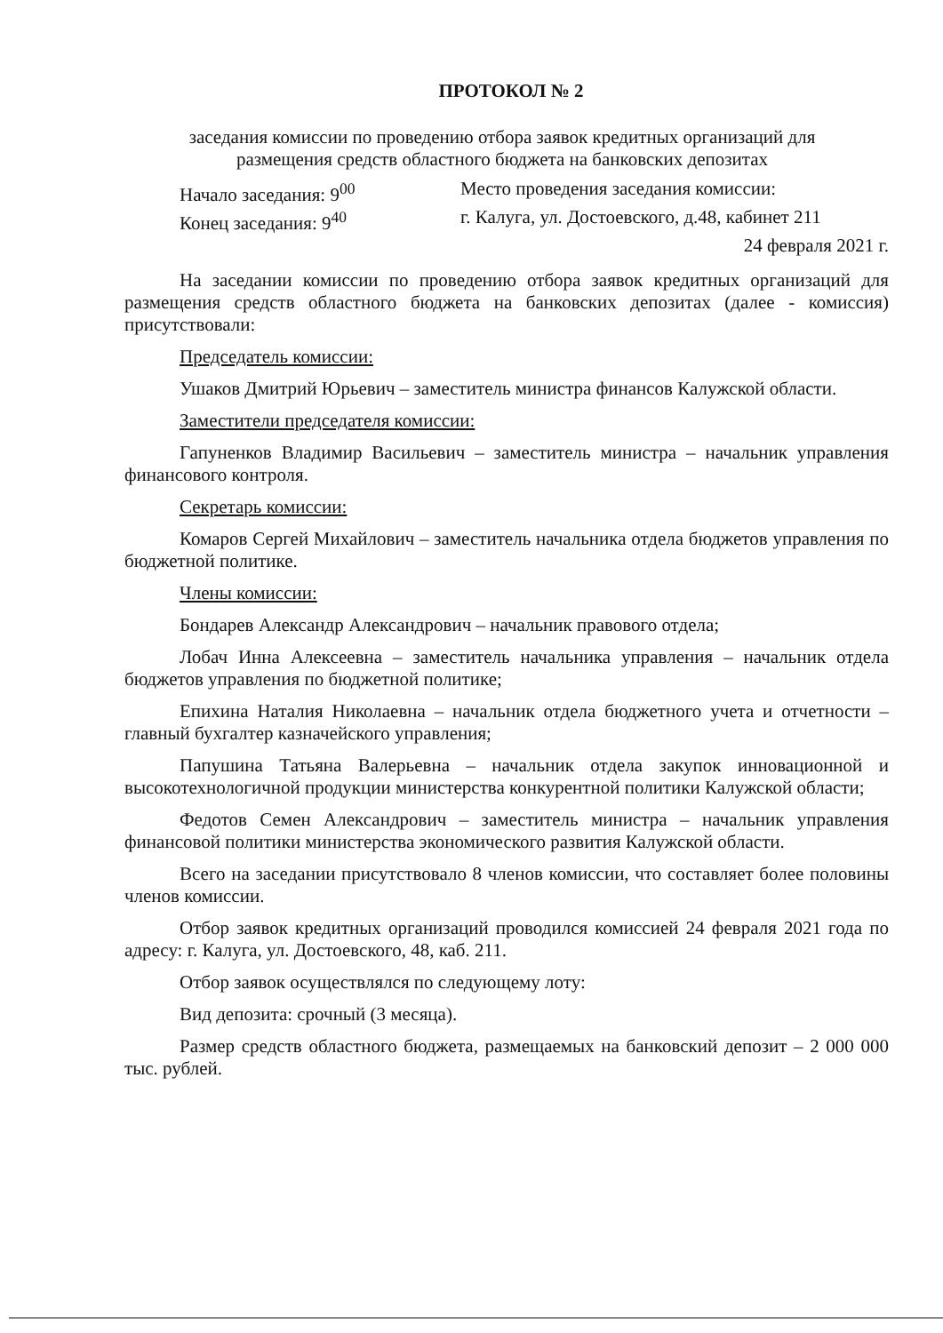ПРОТОКОЛ № 2
заседания комиссии по проведению отбора заявок кредитных организаций для
размещения средств областного бюджета на банковских депозитах
Начало заседания: 9<sup>00</sup> Место проведения заседания комиссии:
Конец заседания: 9<sup>40</sup> г. Калуга, ул. Достоевского, д.48, кабинет 211
24 февраля 2021 г.
На заседании комиссии по проведению отбора заявок кредитных организаций для размещения средств областного бюджета на банковских депозитах (далее - комиссия) присутствовали:
Председатель комиссии:
Ушаков Дмитрий Юрьевич – заместитель министра финансов Калужской области.
Заместители председателя комиссии:
Гапуненков Владимир Васильевич – заместитель министра – начальник управления финансового контроля.
Секретарь комиссии:
Комаров Сергей Михайлович – заместитель начальника отдела бюджетов управления по бюджетной политике.
Члены комиссии:
Бондарев Александр Александрович – начальник правового отдела;
Лобач Инна Алексеевна – заместитель начальника управления – начальник отдела бюджетов управления по бюджетной политике;
Епихина Наталия Николаевна – начальник отдела бюджетного учета и отчетности – главный бухгалтер казначейского управления;
Папушина Татьяна Валерьевна – начальник отдела закупок инновационной и высокотехнологичной продукции министерства конкурентной политики Калужской области;
Федотов Семен Александрович – заместитель министра – начальник управления финансовой политики министерства экономического развития Калужской области.
Всего на заседании присутствовало 8 членов комиссии, что составляет более половины членов комиссии.
Отбор заявок кредитных организаций проводился комиссией 24 февраля 2021 года по адресу: г. Калуга, ул. Достоевского, 48, каб. 211.
Отбор заявок осуществлялся по следующему лоту:
Вид депозита: срочный (3 месяца).
Размер средств областного бюджета, размещаемых на банковский депозит – 2 000 000 тыс. рублей.